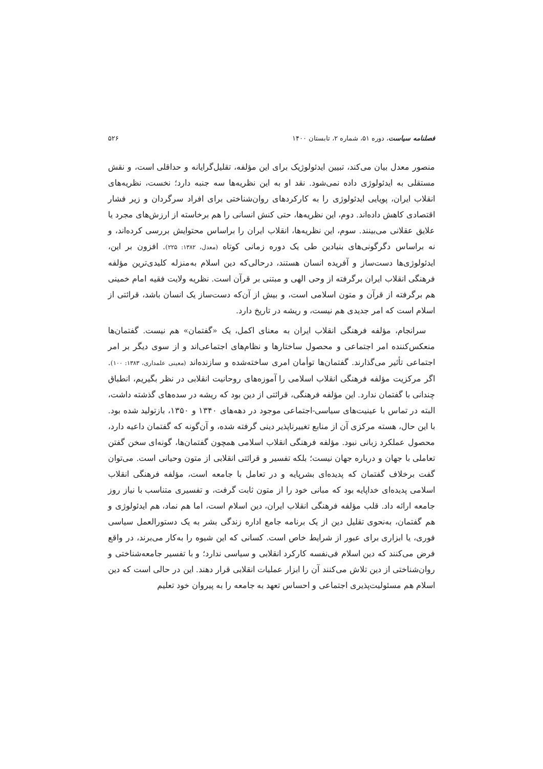فصلنامه سیاست، دوره ۵۱، شماره ۲، تابستان ۱۴۰۰ ۵۲۶
منصور معدل بیان می‌کند، تبیین ایدئولوژیک برای این مؤلفه، تقلیل‌گرایانه و حداقلی است، و نقش مستقلی به ایدئولوژی داده نمی‌شود. نقد او به این نظریه‌ها سه جنبه دارد؛ نخست، نظریه‌های انقلاب ایران، پویایی ایدئولوژی را به کارکردهای روان‌شناختی برای افراد سرگردان و زیر فشار اقتصادی کاهش داده‌اند. دوم، این نظریه‌ها، حتی کنش انسانی را هم برخاسته از ارزش‌های مجرد یا علایق عقلانی می‌بینند. سوم، این نظریه‌ها، انقلاب ایران را براساس محتوایش بررسی کرده‌اند، و نه براساس دگرگونی‌های بنیادین طی یک دوره زمانی کوتاه (معدل، ۱۳۸۲: ۲۲۵). افزون بر این، ایدئولوژی‌ها دست‌ساز و آفریده انسان هستند، درحالی‌که دین اسلام به‌منزله کلیدی‌ترین مؤلفه فرهنگی انقلاب ایران برگرفته از وحی الهی و مبتنی بر قرآن است. نظریه ولایت فقیه امام خمینی هم برگرفته از قرآن و متون اسلامی است، و بیش از آن‌که دست‌ساز یک انسان باشد، قرائتی از اسلام است که امر جدیدی هم نیست، و ریشه در تاریخ دارد.
سرانجام، مؤلفه فرهنگی انقلاب ایران به معنای اکمل، یک «گفتمان» هم نیست. گفتمان‌ها منعکس‌کننده امر اجتماعی و محصول ساختارها و نظام‌های اجتماعی‌اند و از سوی دیگر بر امر اجتماعی تأثیر می‌گذارند. گفتمان‌ها توأمان امری ساخته‌شده و سازنده‌اند (معینی علمداری، ۱۳۸۳: ۱۰۰). اگر مرکزیت مؤلفه فرهنگی انقلاب اسلامی را آموزه‌های روحانیت انقلابی در نظر بگیریم، انطباق چندانی با گفتمان ندارد. این مؤلفه فرهنگی، قرائتی از دین بود که ریشه در سده‌های گذشته داشت، البته در تماس با عینیت‌های سیاسی-اجتماعی موجود در دهه‌های ۱۳۴۰ و ۱۳۵۰، بازتولید شده بود. با این حال، هسته مرکزی آن از منابع تغییرناپذیر دینی گرفته شده، و آن‌گونه که گفتمان داعیه دارد، محصول عملکرد زبانی نبود. مؤلفه فرهنگی انقلاب اسلامی همچون گفتمان‌ها، گونه‌ای سخن گفتن تعاملی با جهان و درباره جهان نیست؛ بلکه تفسیر و قرائتی انقلابی از متون وحیانی است. می‌توان گفت برخلاف گفتمان که پدیده‌ای بشرپایه و در تعامل با جامعه است، مؤلفه فرهنگی انقلاب اسلامی پدیده‌ای خداپایه بود که مبانی خود را از متون ثابت گرفت، و تفسیری متناسب با نیاز روز جامعه ارائه داد. قلب مؤلفه فرهنگی انقلاب ایران، دین اسلام است، اما هم نماد، هم ایدئولوژی و هم گفتمان، به‌نحوی تقلیل دین از یک برنامه جامع اداره زندگی بشر به یک دستورالعمل سیاسی فوری، یا ابزاری برای عبور از شرایط خاص است. کسانی که این شیوه را به‌کار می‌برند، در واقع فرض می‌کنند که دین اسلام فی‌نفسه کارکرد انقلابی و سیاسی ندارد؛ و با تفسیر جامعه‌شناختی و روان‌شناختی از دین تلاش می‌کنند آن را ابزار عملیات انقلابی قرار دهند. این در حالی است که دین اسلام هم مسئولیت‌پذیری اجتماعی و احساس تعهد به جامعه را به پیروان خود تعلیم